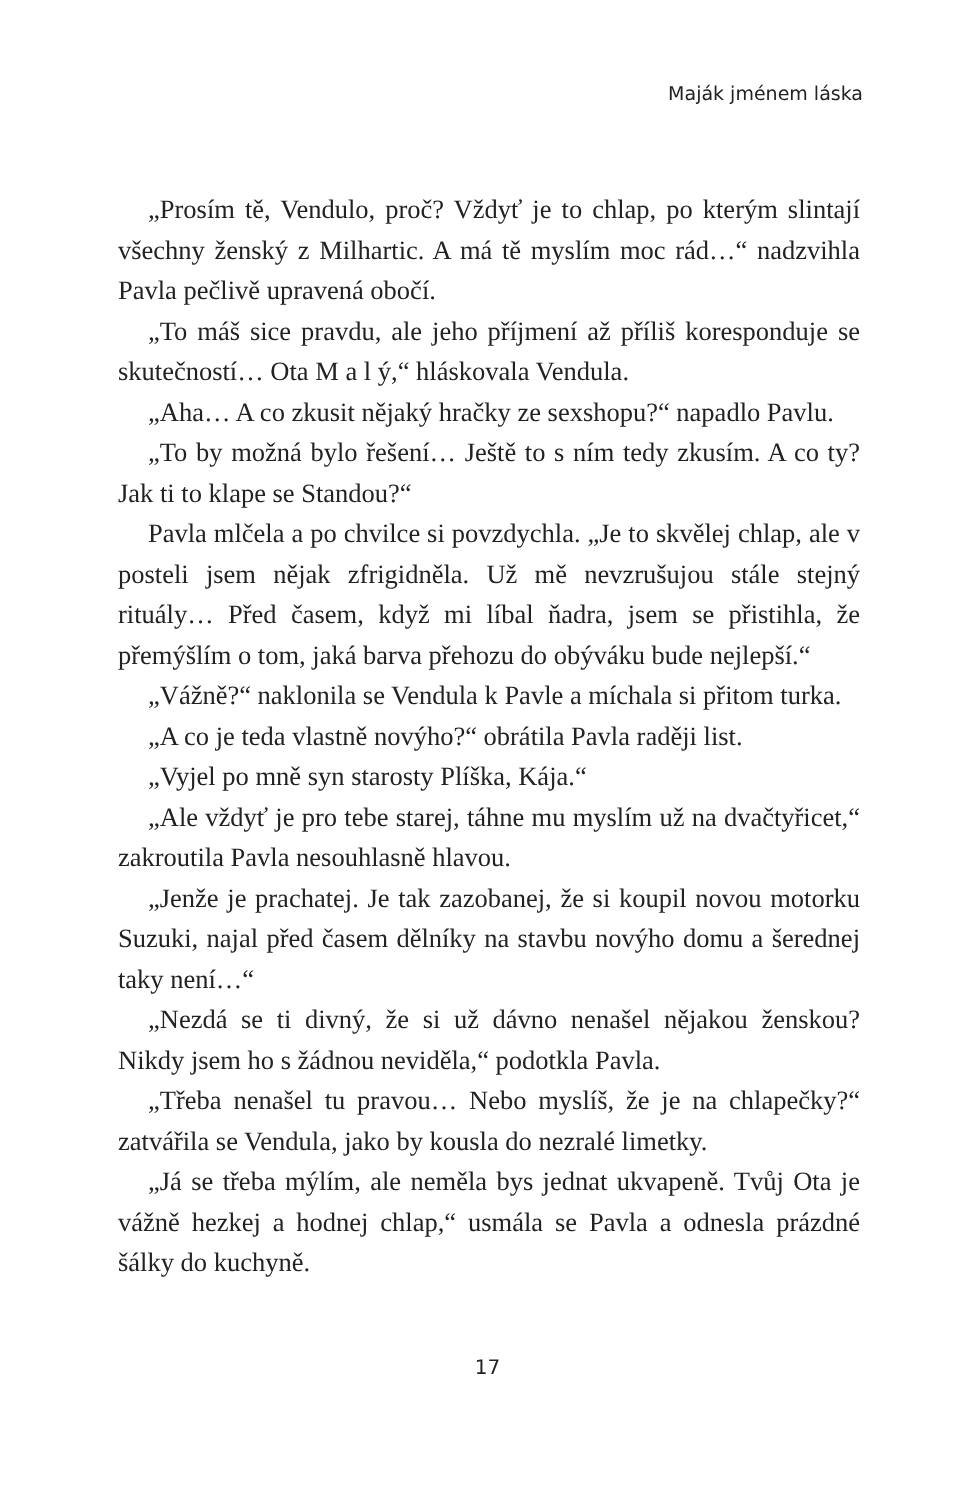Maják jménem láska
„Prosím tě, Vendulo, proč? Vždyť je to chlap, po kterým slintají všechny ženský z Milhartic. A má tě myslím moc rád…“ nadzvihla Pavla pečlivě upravená obočí.
„To máš sice pravdu, ale jeho příjmení až příliš koresponduje se skutečností… Ota M a l ý,“ hláskovala Vendula.
„Aha… A co zkusit nějaký hračky ze sexshopu?“ napadlo Pavlu.
„To by možná bylo řešení… Ještě to s ním tedy zkusím. A co ty? Jak ti to klape se Standou?“
Pavla mlčela a po chvilce si povzdychla. „Je to skvělej chlap, ale v posteli jsem nějak zfrigidněla. Už mě nevzrušujou stále stejný rituály… Před časem, když mi líbal ňadra, jsem se přistihla, že přemýšlím o tom, jaká barva přehozu do obýváku bude nejlepší.“
„Vážně?“ naklonila se Vendula k Pavle a míchala si přitom turka.
„A co je teda vlastně novýho?“ obrátila Pavla raději list.
„Vyjel po mně syn starosty Plíška, Kája.“
„Ale vždyť je pro tebe starej, táhne mu myslím už na dvačtyřicet,“ zakroutila Pavla nesouhlasně hlavou.
„Jenže je prachatej. Je tak zazobanej, že si koupil novou motorku Suzuki, najal před časem dělníky na stavbu novýho domu a šerednej taky není…“
„Nezdá se ti divný, že si už dávno nenašel nějakou ženskou? Nikdy jsem ho s žádnou neviděla,“ podotkla Pavla.
„Třeba nenašel tu pravou… Nebo myslíš, že je na chlapečky?“ zatvářila se Vendula, jako by kousla do nezralé limetky.
„Já se třeba mýlím, ale neměla bys jednat ukvapeně. Tvůj Ota je vážně hezkej a hodnej chlap,“ usmála se Pavla a odnesla prázdné šálky do kuchyně.
17